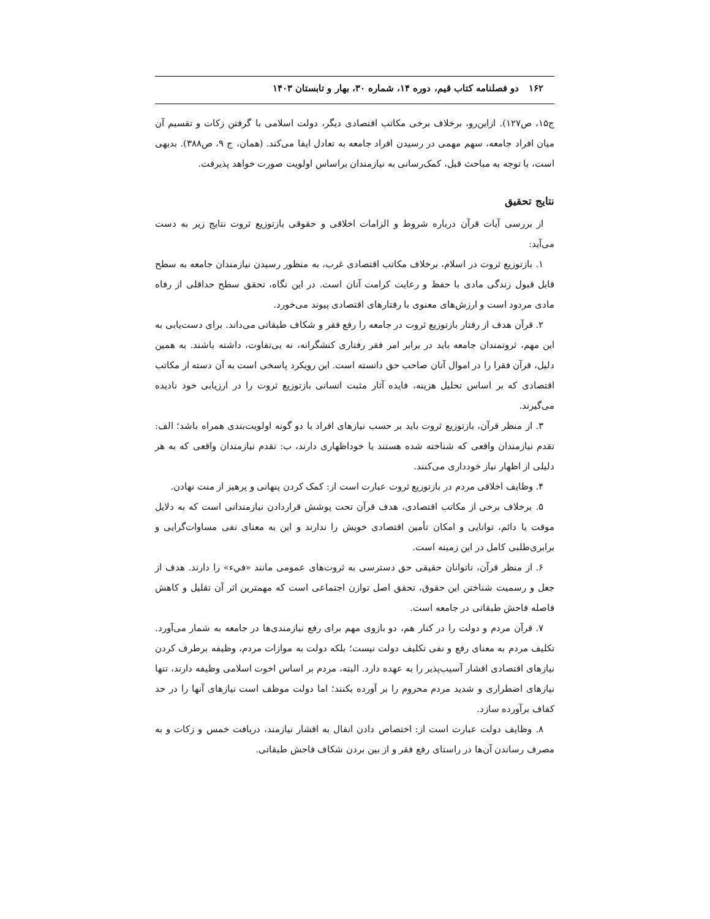۱۶۲ دو فصلنامه کتاب قیم، دوره ۱۴، شماره ۳۰، بهار و تابستان ۱۴۰۳
ج۱۵، ص۱۲۷). ازاین‌رو، برخلاف برخی مکاتب اقتصادی دیگر، دولت اسلامی با گرفتن زکات و تقسیم آن میان افراد جامعه، سهم مهمی در رسیدن افراد جامعه به تعادل ایفا می‌کند. (همان، ج ۹، ص۳۸۸). بدیهی است، با توجه به مباحث قبل، کمک‌رسانی به نیازمندان براساس اولویت صورت خواهد پذیرفت.
نتایج تحقیق
از بررسی آیات قرآن درباره شروط و الزامات اخلاقی و حقوقی بازتوزیع ثروت نتایج زیر به دست می‌آید:
۱. بازتوزیع ثروت در اسلام، برخلاف مکاتب اقتصادی غرب، به منظور رسیدن نیازمندان جامعه به سطح قابل قبول زندگی مادی با حفظ و رعایت کرامت آنان است. در این نگاه، تحقق سطح حداقلی از رفاه مادی مردود است و ارزش‌های معنوی با رفتارهای اقتصادی پیوند می‌خورد.
۲. قرآن هدف از رفتار بازتوزیع ثروت در جامعه را رفع فقر و شکاف طبقاتی می‌داند. برای دست‌یابی به این مهم، ثروتمندان جامعه باید در برابر امر فقر رفتاری کنشگرانه، نه بی‌تفاوت، داشته باشند. به همین دلیل، قرآن فقرا را در اموال آنان صاحب حق دانسته است. این رویکرد پاسخی است به آن دسته از مکاتب اقتصادی که بر اساس تحلیل هزینه، فایده آثار مثبت انسانی بازتوزیع ثروت را در ارزیابی خود نادیده می‌گیرند.
۳. از منظر قرآن، بازتوزیع ثروت باید بر حسب نیازهای افراد با دو گونه اولویت‌بندی همراه باشد؛ الف: تقدم نیازمندان واقعی که شناخته شده هستند یا خوداظهاری دارند، ب: تقدم نیازمندان واقعی که به هر دلیلی از اظهار نیاز خودداری می‌کنند.
۴. وظایف اخلاقی مردم در بازتوزیع ثروت عبارت است از: کمک کردن پنهانی و پرهیز از منت نهادن.
۵. برخلاف برخی از مکاتب اقتصادی، هدف قرآن تحت پوشش قراردادن نیازمندانی است که به دلایل موقت یا دائم، توانایی و امکان تأمین اقتصادی خویش را ندارند و این به معنای نفی مساوات‌گرایی و برابری‌طلبی کامل در این زمینه است.
۶. از منظر قرآن، ناتوانان حقیقی حق دسترسی به ثروت‌های عمومی مانند «فيء» را دارند. هدف از جعل و رسمیت شناختن این حقوق، تحقق اصل توازن اجتماعی است که مهمترین اثر آن تقلیل و کاهش فاصله فاحش طبقاتی در جامعه است.
۷. قرآن مردم و دولت را در کنار هم، دو بازوی مهم برای رفع نیازمندی‌ها در جامعه به شمار می‌آورد. تکلیف مردم به معنای رفع و نفی تکلیف دولت نیست؛ بلکه دولت به موازات مردم، وظیفه برطرف کردن نیازهای اقتصادی اقشار آسیب‌پذیر را به عهده دارد. البته، مردم بر اساس اخوت اسلامی وظیفه دارند، تنها نیازهای اضطراری و شدید مردم محروم را بر آورده بکنند؛ اما دولت موظف است نیازهای آنها را در حد کفاف برآورده سازد.
۸. وظایف دولت عبارت است از: اختصاص دادن انفال به اقشار نیازمند، دریافت خمس و زکات و به مصرف رساندن آن‌ها در راستای رفع فقر و از بین بردن شکاف فاحش طبقاتی.